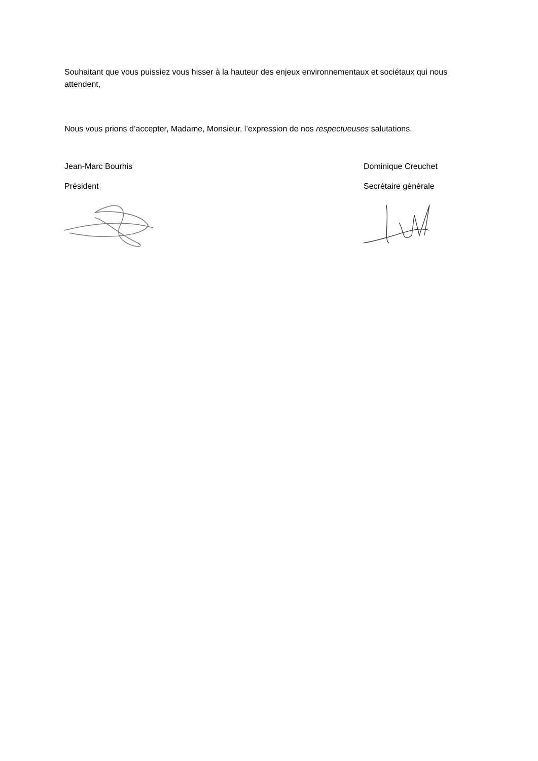Souhaitant que vous puissiez vous hisser à la hauteur des enjeux environnementaux et sociétaux qui nous attendent,
Nous vous prions d’accepter, Madame, Monsieur, l’expression de nos respectueuses salutations.
Jean-Marc Bourhis
Président
Dominique Creuchet
Secrétaire générale